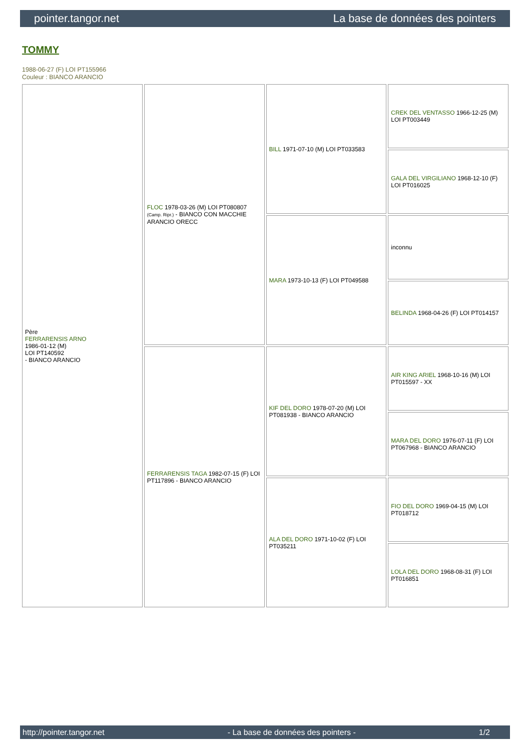pointer.tangor.net La base de données des pointers
TOMMY
1988-06-27 (F) LOI PT155966
Couleur : BIANCO ARANCIO
| Père FERRARENSIS ARNO 1986-01-12 (M) LOI PT140592 - BIANCO ARANCIO | FLOC 1978-03-26 (M) LOI PT080807 (Camp. Ripr.) - BIANCO CON MACCHIE ARANCIO ORECC | BILL 1971-07-10 (M) LOI PT033583 | CREK DEL VENTASSO 1966-12-25 (M) LOI PT003449 |
| | | | GALA DEL VIRGILIANO 1968-12-10 (F) LOI PT016025 |
| | | MARA 1973-10-13 (F) LOI PT049588 | inconnu |
| | | | BELINDA 1968-04-26 (F) LOI PT014157 |
| | FERRARENSIS TAGA 1982-07-15 (F) LOI PT117896 - BIANCO ARANCIO | KIF DEL DORO 1978-07-20 (M) LOI PT081938 - BIANCO ARANCIO | AIR KING ARIEL 1968-10-16 (M) LOI PT015597 - XX |
| | | | MARA DEL DORO 1976-07-11 (F) LOI PT067968 - BIANCO ARANCIO |
| | | ALA DEL DORO 1971-10-02 (F) LOI PT035211 | FIO DEL DORO 1969-04-15 (M) LOI PT018712 |
| | | | LOLA DEL DORO 1968-08-31 (F) LOI PT016851 |
http://pointer.tangor.net - La base de données des pointers - 1/2